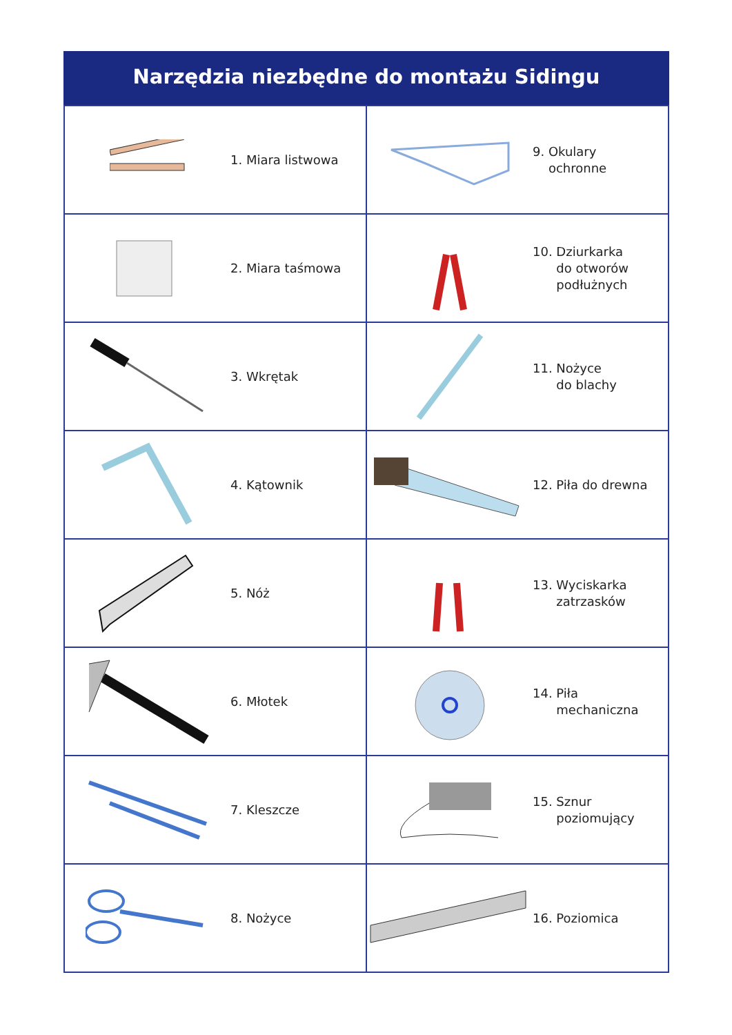Narzędzia niezbędne do montażu Sidingu
| 1. Miara listwowa | 9. Okulary ochronne |
| 2. Miara taśmowa | 10. Dziurkarka do otworów podłużnych |
| 3. Wkrętak | 11. Nożyce do blachy |
| 4. Kątownik | 12. Piła do drewna |
| 5. Nóż | 13. Wyciskarka zatrzasków |
| 6. Młotek | 14. Piła mechaniczna |
| 7. Kleszcze | 15. Sznur poziomujący |
| 8. Nożyce | 16. Poziomica |